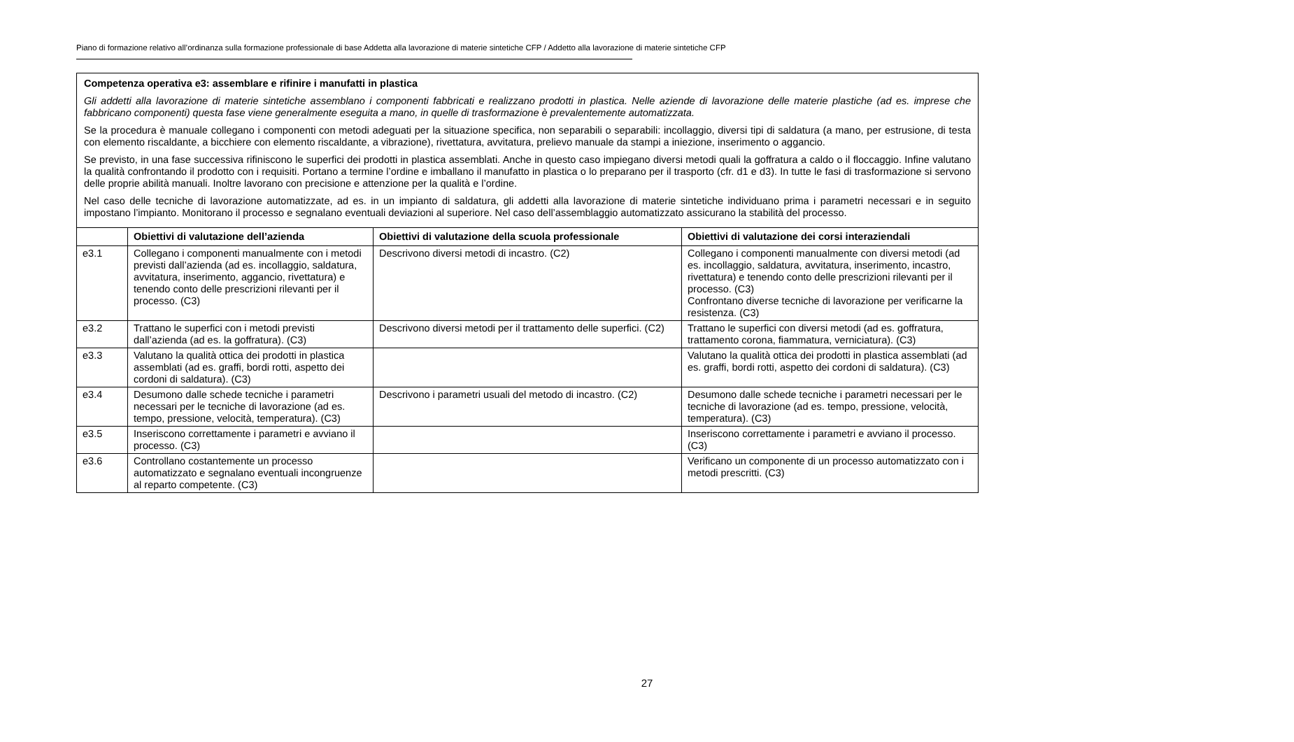Piano di formazione relativo all’ordinanza sulla formazione professionale di base Addetta alla lavorazione di materie sintetiche CFP / Addetto alla lavorazione di materie sintetiche CFP
| Competenza operativa e3: assemblare e rifinire i manufatti in plastica Gli addetti alla lavorazione di materie sintetiche assemblano i componenti fabbricati e realizzano prodotti in plastica. Nelle aziende di lavorazione delle materie plastiche (ad es. imprese che fabbricano componenti) questa fase viene generalmente eseguita a mano, in quelle di trasformazione è prevalentemente automatizzata. Se la procedura è manuale collegano i componenti con metodi adeguati per la situazione specifica, non separabili o separabili: incollaggio, diversi tipi di saldatura (a mano, per estrusione, di testa con elemento riscaldante, a bicchiere con elemento riscaldante, a vibrazione), rivettatura, avvitatura, prelievo manuale da stampi a iniezione, inserimento o aggancio. Se previsto, in una fase successiva rifiniscono le superfici dei prodotti in plastica assemblati. Anche in questo caso impiegano diversi metodi quali la goffratura a caldo o il floccaggio. Infine valutano la qualità confrontando il prodotto con i requisiti. Portano a termine l’ordine e imballano il manufatto in plastica o lo preparano per il trasporto (cfr. d1 e d3). In tutte le fasi di trasformazione si servono delle proprie abilità manuali. Inoltre lavorano con precisione e attenzione per la qualità e l’ordine. Nel caso delle tecniche di lavorazione automatizzate, ad es. in un impianto di saldatura, gli addetti alla lavorazione di materie sintetiche individuano prima i parametri necessari e in seguito impostano l’impianto. Monitorano il processo e segnalano eventuali deviazioni al superiore. Nel caso dell’assemblaggio automatizzato assicurano la stabilità del processo. | | | |
| | Obiettivi di valutazione dell’azienda | Obiettivi di valutazione della scuola professionale | Obiettivi di valutazione dei corsi interaziendali |
| e3.1 | Collegano i componenti manualmente con i metodi previsti dall’azienda (ad es. incollaggio, saldatura, avvitatura, inserimento, aggancio, rivettatura) e tenendo conto delle prescrizioni rilevanti per il processo. (C3) | Descrivono diversi metodi di incastro. (C2) | Collegano i componenti manualmente con diversi metodi (ad es. incollaggio, saldatura, avvitatura, inserimento, incastro, rivettatura) e tenendo conto delle prescrizioni rilevanti per il processo. (C3) Confrontano diverse tecniche di lavorazione per verificarne la resistenza. (C3) |
| e3.2 | Trattano le superfici con i metodi previsti dall’azienda (ad es. la goffratura). (C3) | Descrivono diversi metodi per il trattamento delle superfici. (C2) | Trattano le superfici con diversi metodi (ad es. goffratura, trattamento corona, fiammatura, verniciatura). (C3) |
| e3.3 | Valutano la qualità ottica dei prodotti in plastica assemblati (ad es. graffi, bordi rotti, aspetto dei cordoni di saldatura). (C3) | | Valutano la qualità ottica dei prodotti in plastica assemblati (ad es. graffi, bordi rotti, aspetto dei cordoni di saldatura). (C3) |
| e3.4 | Desumono dalle schede tecniche i parametri necessari per le tecniche di lavorazione (ad es. tempo, pressione, velocità, temperatura). (C3) | Descrivono i parametri usuali del metodo di incastro. (C2) | Desumono dalle schede tecniche i parametri necessari per le tecniche di lavorazione (ad es. tempo, pressione, velocità, temperatura). (C3) |
| e3.5 | Inseriscono correttamente i parametri e avviano il processo. (C3) | | Inseriscono correttamente i parametri e avviano il processo. (C3) |
| e3.6 | Controllano costantemente un processo automatizzato e segnalano eventuali incongruenze al reparto competente. (C3) | | Verificano un componente di un processo automatizzato con i metodi prescritti. (C3) |
27